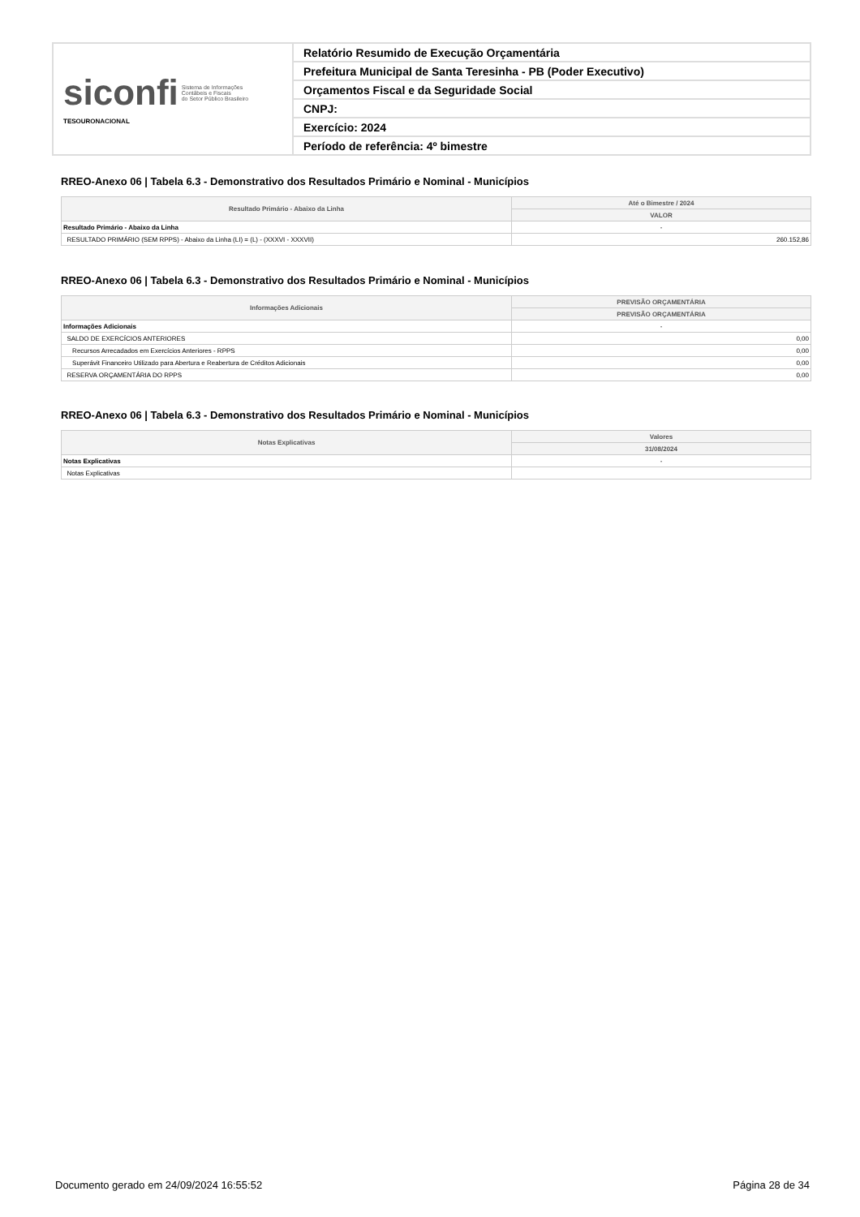| siconfi Sistema de Informações Contábeis e Fiscais do Setor Público Brasileiro TESOURONACIONAL | Relatório Resumido de Execução Orçamentária |
| | Prefeitura Municipal de Santa Teresinha - PB (Poder Executivo) |
| | Orçamentos Fiscal e da Seguridade Social |
| | CNPJ: |
| | Exercício: 2024 |
| | Período de referência: 4º bimestre |
RREO-Anexo 06 | Tabela 6.3 - Demonstrativo dos Resultados Primário e Nominal - Municípios
| Resultado Primário - Abaixo da Linha | Até o Bimestre / 2024 |
| --- | --- |
| | VALOR |
| Resultado Primário - Abaixo da Linha | - |
| RESULTADO PRIMÁRIO (SEM RPPS) - Abaixo da Linha (LI) = (L) - (XXXVI - XXXVII) | 260.152,86 |
RREO-Anexo 06 | Tabela 6.3 - Demonstrativo dos Resultados Primário e Nominal - Municípios
| Informações Adicionais | PREVISÃO ORÇAMENTÁRIA |
| --- | --- |
| | PREVISÃO ORÇAMENTÁRIA |
| Informações Adicionais | - |
| SALDO DE EXERCÍCIOS ANTERIORES | 0,00 |
| Recursos Arrecadados em Exercícios Anteriores - RPPS | 0,00 |
| Superávit Financeiro Utilizado para Abertura e Reabertura de Créditos Adicionais | 0,00 |
| RESERVA ORÇAMENTÁRIA DO RPPS | 0,00 |
RREO-Anexo 06 | Tabela 6.3 - Demonstrativo dos Resultados Primário e Nominal - Municípios
| Notas Explicativas | Valores |
| --- | --- |
| | 31/08/2024 |
| Notas Explicativas | - |
| Notas Explicativas | |
Documento gerado em 24/09/2024 16:55:52 Página 28 de 34